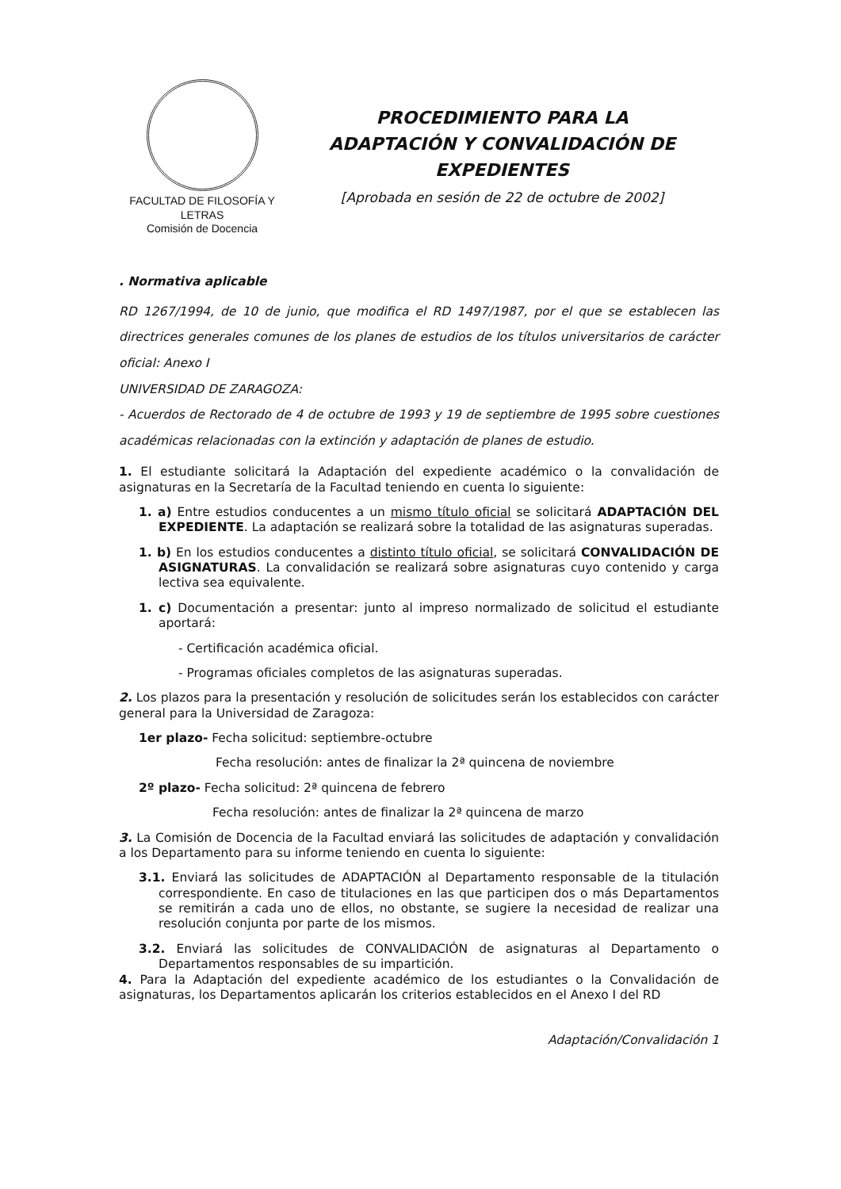FACULTAD DE FILOSOFÍA Y LETRAS
Comisión de Docencia
PROCEDIMIENTO PARA LA
ADAPTACIÓN Y CONVALIDACIÓN DE
EXPEDIENTES
[Aprobada en sesión de 22 de octubre de 2002]
. Normativa aplicable
RD 1267/1994, de 10 de junio, que modifica el RD 1497/1987, por el que se establecen las directrices generales comunes de los planes de estudios de los títulos universitarios de carácter oficial: Anexo I
UNIVERSIDAD DE ZARAGOZA:
- Acuerdos de Rectorado de 4 de octubre de 1993 y 19 de septiembre de 1995 sobre cuestiones académicas relacionadas con la extinción y adaptación de planes de estudio.
1. El estudiante solicitará la Adaptación del expediente académico o la convalidación de asignaturas en la Secretaría de la Facultad teniendo en cuenta lo siguiente:
1. a) Entre estudios conducentes a un mismo título oficial se solicitará ADAPTACIÓN DEL EXPEDIENTE. La adaptación se realizará sobre la totalidad de las asignaturas superadas.
1. b) En los estudios conducentes a distinto título oficial, se solicitará CONVALIDACIÓN DE ASIGNATURAS. La convalidación se realizará sobre asignaturas cuyo contenido y carga lectiva sea equivalente.
1. c) Documentación a presentar: junto al impreso normalizado de solicitud el estudiante aportará:
- Certificación académica oficial.
- Programas oficiales completos de las asignaturas superadas.
2. Los plazos para la presentación y resolución de solicitudes serán los establecidos con carácter general para la Universidad de Zaragoza:
1er plazo- Fecha solicitud: septiembre-octubre
Fecha resolución: antes de finalizar la 2ª quincena de noviembre
2º plazo- Fecha solicitud: 2ª quincena de febrero
Fecha resolución: antes de finalizar la 2ª quincena de marzo
3. La Comisión de Docencia de la Facultad enviará las solicitudes de adaptación y convalidación a los Departamento para su informe teniendo en cuenta lo siguiente:
3.1. Enviará las solicitudes de ADAPTACIÓN al Departamento responsable de la titulación correspondiente. En caso de titulaciones en las que participen dos o más Departamentos se remitirán a cada uno de ellos, no obstante, se sugiere la necesidad de realizar una resolución conjunta por parte de los mismos.
3.2. Enviará las solicitudes de CONVALIDACIÓN de asignaturas al Departamento o Departamentos responsables de su impartición.
4. Para la Adaptación del expediente académico de los estudiantes o la Convalidación de asignaturas, los Departamentos aplicarán los criterios establecidos en el Anexo I del RD
Adaptación/Convalidación 1